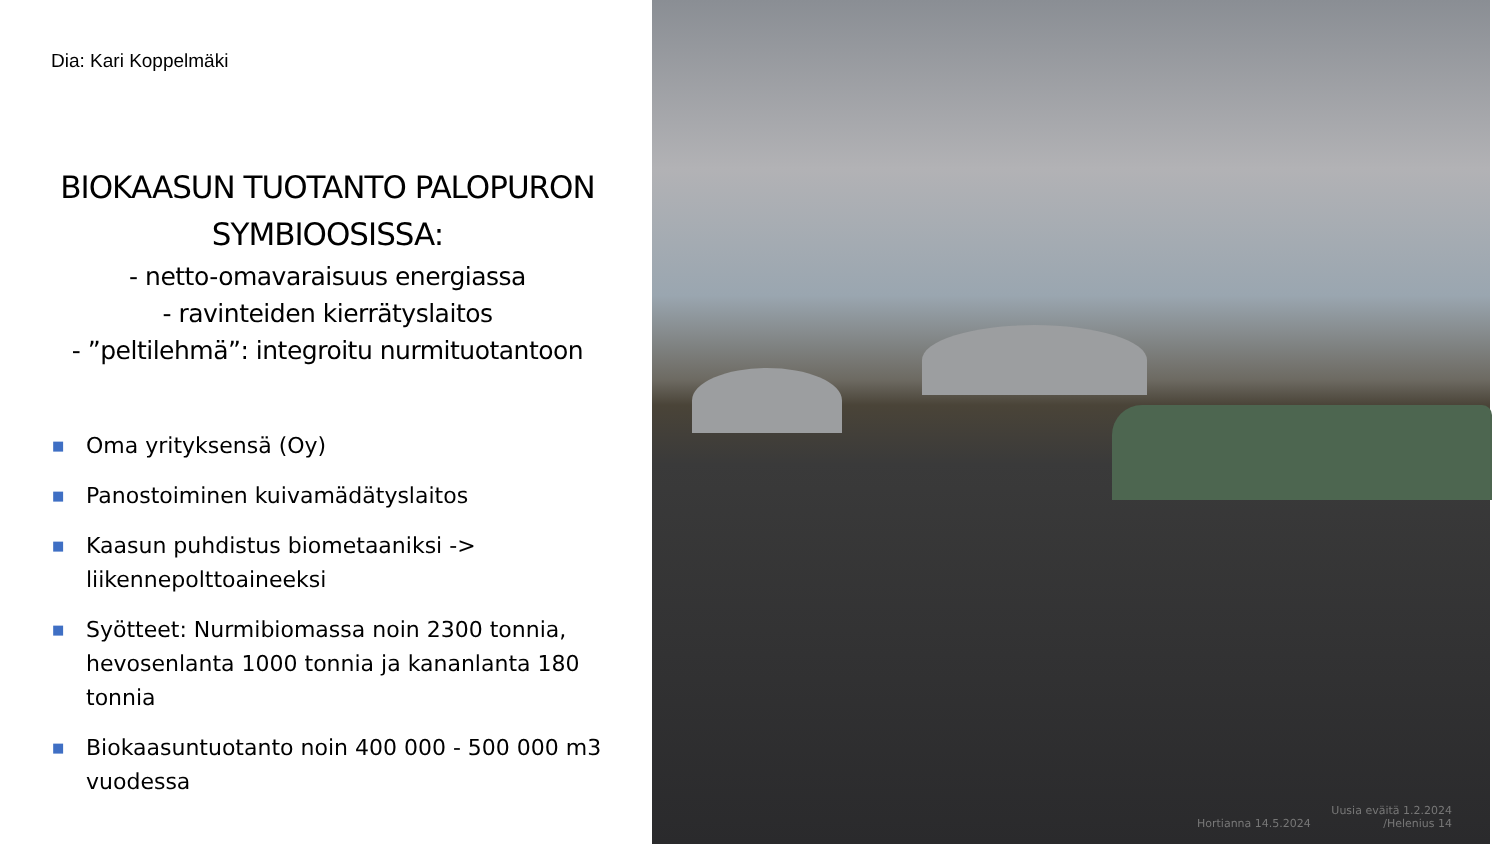Dia: Kari Koppelmäki
BIOKAASUN TUOTANTO PALOPURON SYMBIOOSISSA:
- netto-omavaraisuus energiassa
- ravinteiden kierrätyslaitos
- ”peltilehmä”: integroitu nurmituotantoon
■ Oma yrityksensä (Oy)
■ Panostoiminen kuivamädätyslaitos
■ Kaasun puhdistus biometaaniksi -> liikennepolttoaineeksi
■ Syötteet: Nurmibiomassa noin 2300 tonnia, hevosenlanta 1000 tonnia ja kananlanta 180 tonnia
■ Biokaasuntuotanto noin 400 000 - 500 000 m3 vuodessa
Hortianna 14.5.2024
Uusia eväitä 1.2.2024
/Helenius 14